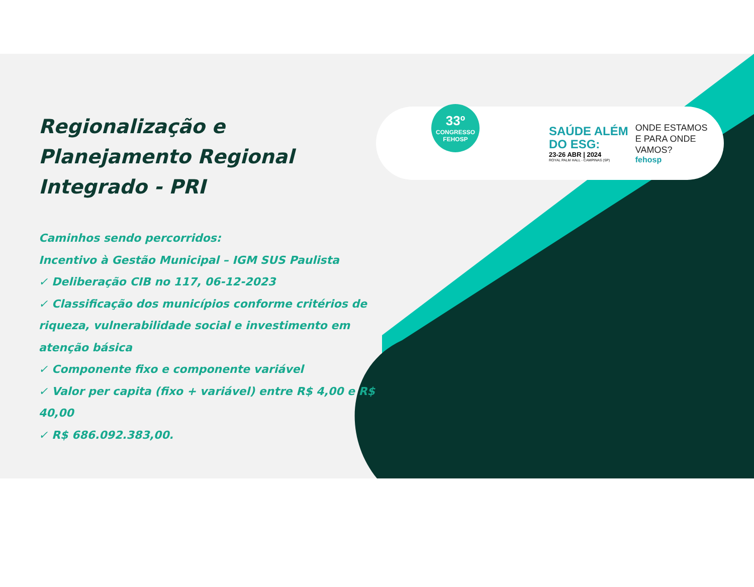Regionalização e Planejamento Regional Integrado - PRI
Caminhos sendo percorridos:
Incentivo à Gestão Municipal – IGM SUS Paulista
✓ Deliberação CIB no 117, 06-12-2023
✓ Classificação dos municípios conforme critérios de riqueza, vulnerabilidade social e investimento em atenção básica
✓ Componente fixo e componente variável
✓ Valor per capita (fixo + variável) entre R$ 4,00 e R$ 40,00
✓ R$ 686.092.383,00.
33º
CONGRESSO
FEHOSP
SAÚDE ALÉM
DO ESG:
23-26 ABR | 2024
ROYAL PALM HALL - CAMPINAS (SP)
ONDE ESTAMOS
E PARA ONDE
VAMOS?
fehosp